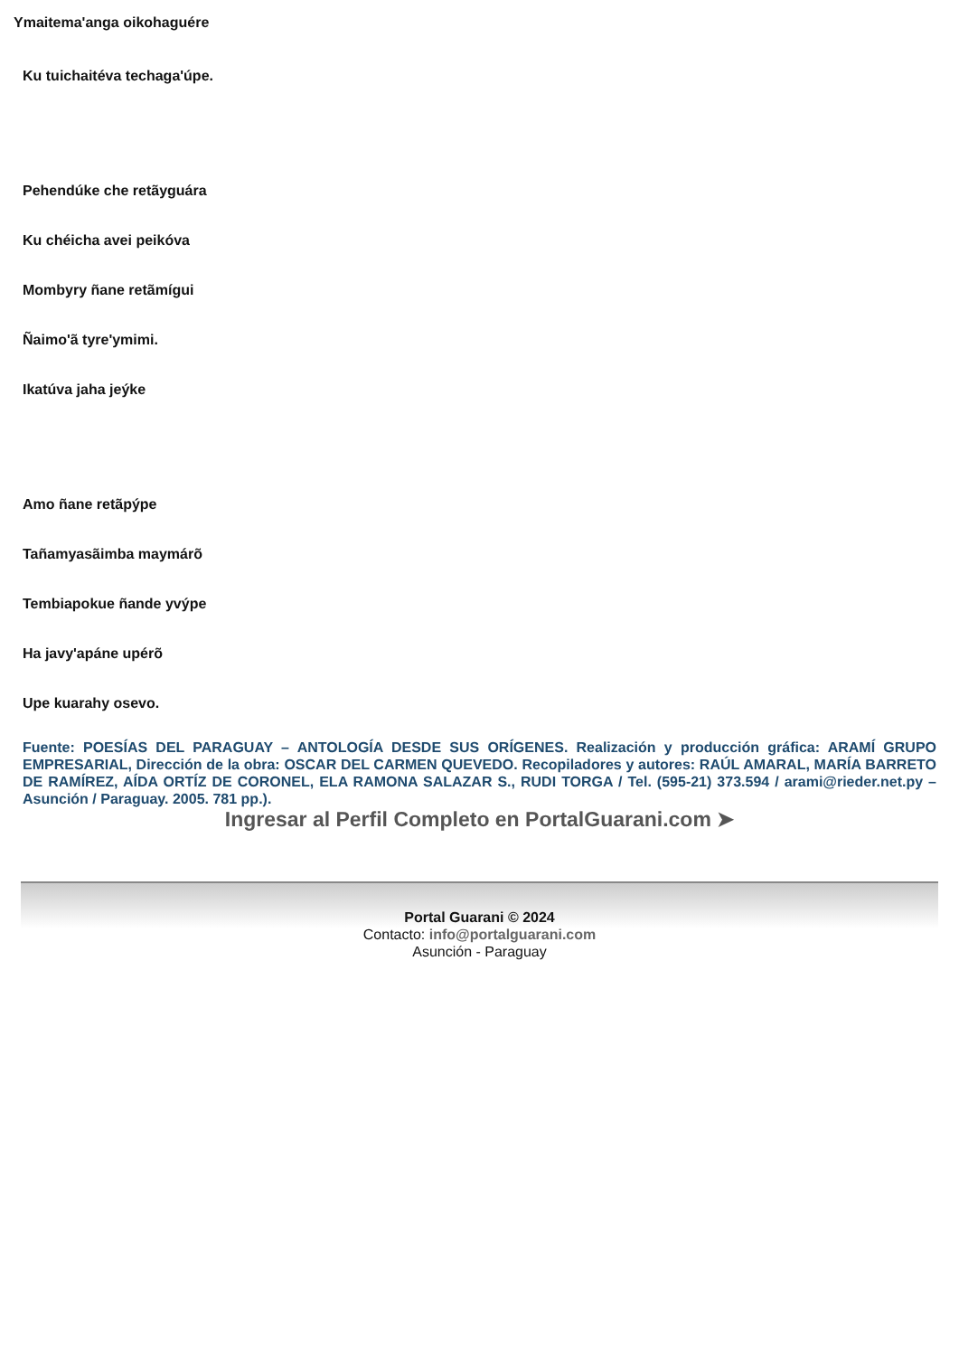Ymaitema'anga oikohaguére
Ku tuichaitéva techaga'úpe.
Pehendúke che retãyguára
Ku chéicha avei peikóva
Mombyry ñane retãmígui
Ñaimo'ã tyre'ymimi.
Ikatúva jaha jeýke
Amo ñane retãpýpe
Tañamyasãimba maymárõ
Tembiapokue ñande yvýpe
Ha javy'apáne upérõ
Upe kuarahy osevo.
Fuente: POESÍAS DEL PARAGUAY – ANTOLOGÍA DESDE SUS ORÍGENES. Realización y producción gráfica: ARAMÍ GRUPO EMPRESARIAL, Dirección de la obra: OSCAR DEL CARMEN QUEVEDO. Recopiladores y autores: RAÚL AMARAL, MARÍA BARRETO DE RAMÍREZ, AÍDA ORTÍZ DE CORONEL, ELA RAMONA SALAZAR S., RUDI TORGA / Tel. (595-21) 373.594 / arami@rieder.net.py – Asunción / Paraguay. 2005. 781 pp.).
Ingresar al Perfil Completo en PortalGuarani.com ➤
Portal Guarani © 2024
Contacto: info@portalguarani.com
Asunción - Paraguay